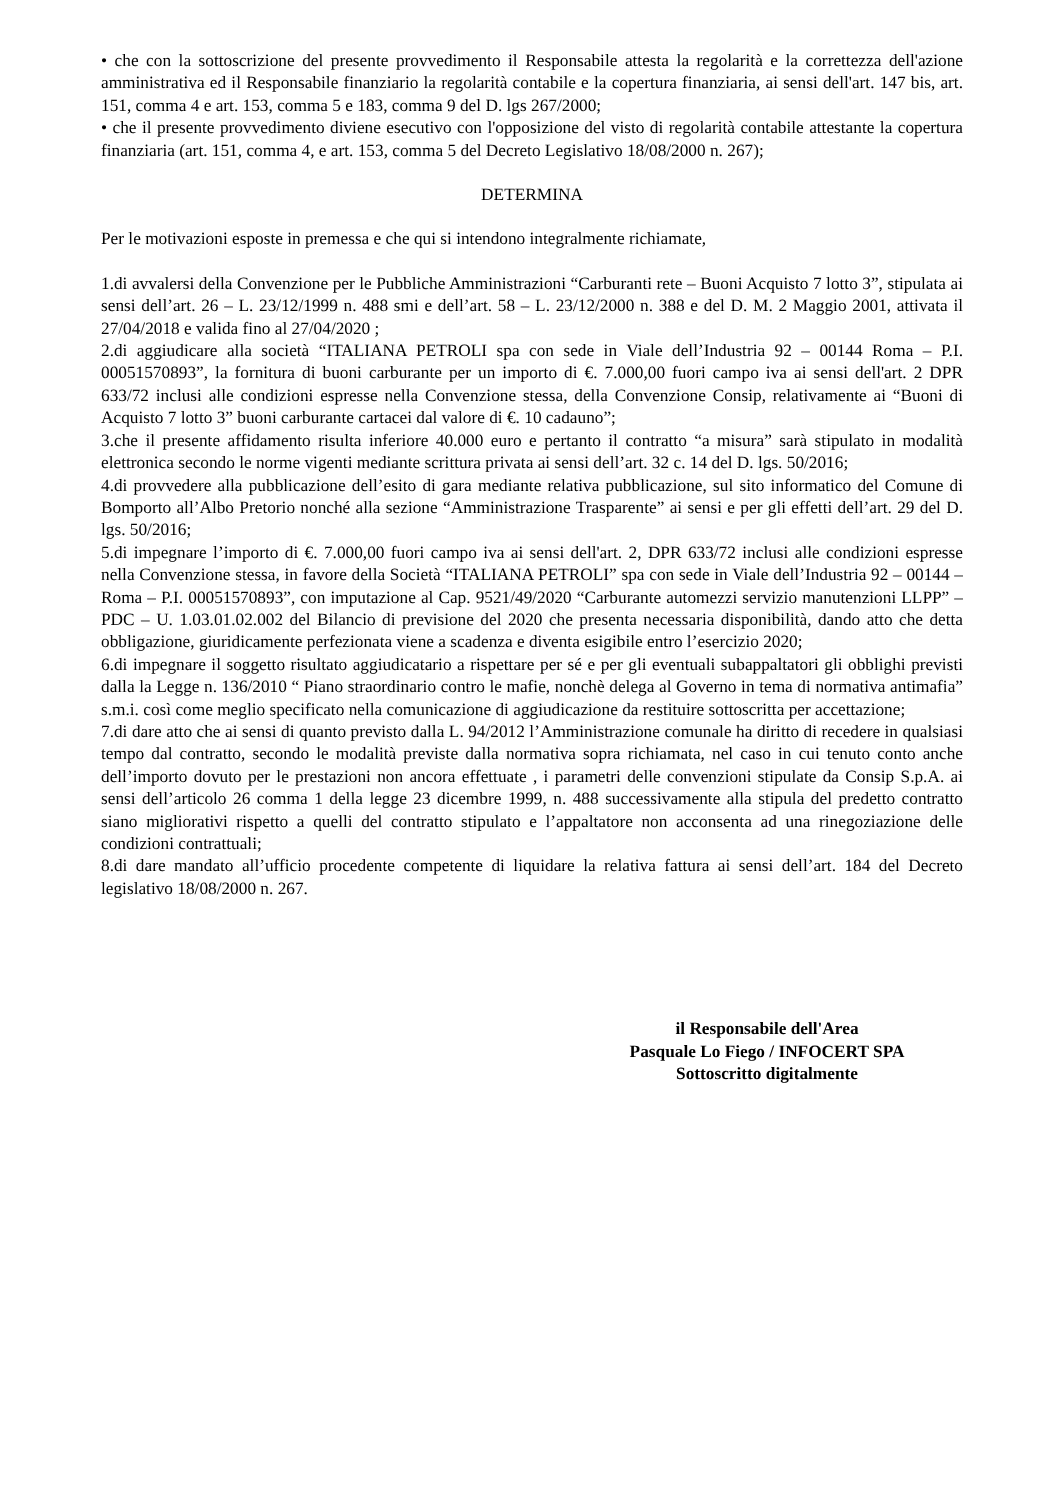• che con la sottoscrizione del presente provvedimento il Responsabile attesta la regolarità e la correttezza dell'azione amministrativa ed il Responsabile finanziario la regolarità contabile e la copertura finanziaria, ai sensi dell'art. 147 bis, art. 151, comma 4 e art. 153, comma 5 e 183, comma 9 del D. lgs 267/2000;
• che il presente provvedimento diviene esecutivo con l'opposizione del visto di regolarità contabile attestante la copertura finanziaria (art. 151, comma 4, e art. 153, comma 5 del Decreto Legislativo 18/08/2000 n. 267);
DETERMINA
Per le motivazioni esposte in premessa e che qui si intendono integralmente richiamate,
1.di avvalersi della Convenzione per le Pubbliche Amministrazioni “Carburanti rete – Buoni Acquisto 7 lotto 3”, stipulata ai sensi dell’art. 26 – L. 23/12/1999 n. 488 smi e dell’art. 58 – L. 23/12/2000 n. 388 e del D. M. 2 Maggio 2001, attivata il 27/04/2018 e valida fino al 27/04/2020 ;
2.di aggiudicare alla società “ITALIANA PETROLI spa con sede in Viale dell’Industria 92 – 00144 Roma – P.I. 00051570893”, la fornitura di buoni carburante per un importo di €. 7.000,00 fuori campo iva ai sensi dell'art. 2 DPR 633/72 inclusi alle condizioni espresse nella Convenzione stessa, della Convenzione Consip, relativamente ai “Buoni di Acquisto 7 lotto 3” buoni carburante cartacei dal valore di €. 10 cadauno”;
3.che il presente affidamento risulta inferiore 40.000 euro e pertanto il contratto “a misura” sarà stipulato in modalità elettronica secondo le norme vigenti mediante scrittura privata ai sensi dell’art. 32 c. 14 del D. lgs. 50/2016;
4.di provvedere alla pubblicazione dell’esito di gara mediante relativa pubblicazione, sul sito informatico del Comune di Bomporto all’Albo Pretorio nonché alla sezione “Amministrazione Trasparente” ai sensi e per gli effetti dell’art. 29 del D. lgs. 50/2016;
5.di impegnare l’importo di €. 7.000,00 fuori campo iva ai sensi dell'art. 2, DPR 633/72 inclusi alle condizioni espresse nella Convenzione stessa, in favore della Società “ITALIANA PETROLI” spa con sede in Viale dell’Industria 92 – 00144 – Roma – P.I. 00051570893”, con imputazione al Cap. 9521/49/2020 “Carburante automezzi servizio manutenzioni LLPP” – PDC – U. 1.03.01.02.002 del Bilancio di previsione del 2020 che presenta necessaria disponibilità, dando atto che detta obbligazione, giuridicamente perfezionata viene a scadenza e diventa esigibile entro l’esercizio 2020;
6.di impegnare il soggetto risultato aggiudicatario a rispettare per sé e per gli eventuali subappaltatori gli obblighi previsti dalla la Legge n. 136/2010 “ Piano straordinario contro le mafie, nonchè delega al Governo in tema di normativa antimafia” s.m.i. così come meglio specificato nella comunicazione di aggiudicazione da restituire sottoscritta per accettazione;
7.di dare atto che ai sensi di quanto previsto dalla L. 94/2012 l’Amministrazione comunale ha diritto di recedere in qualsiasi tempo dal contratto, secondo le modalità previste dalla normativa sopra richiamata, nel caso in cui tenuto conto anche dell’importo dovuto per le prestazioni non ancora effettuate , i parametri delle convenzioni stipulate da Consip S.p.A. ai sensi dell’articolo 26 comma 1 della legge 23 dicembre 1999, n. 488 successivamente alla stipula del predetto contratto siano migliorativi rispetto a quelli del contratto stipulato e l’appaltatore non acconsenta ad una rinegoziazione delle condizioni contrattuali;
8.di dare mandato all’ufficio procedente competente di liquidare la relativa fattura ai sensi dell’art. 184 del Decreto legislativo 18/08/2000 n. 267.
il Responsabile dell'Area
Pasquale Lo Fiego / INFOCERT SPA
Sottoscritto digitalmente